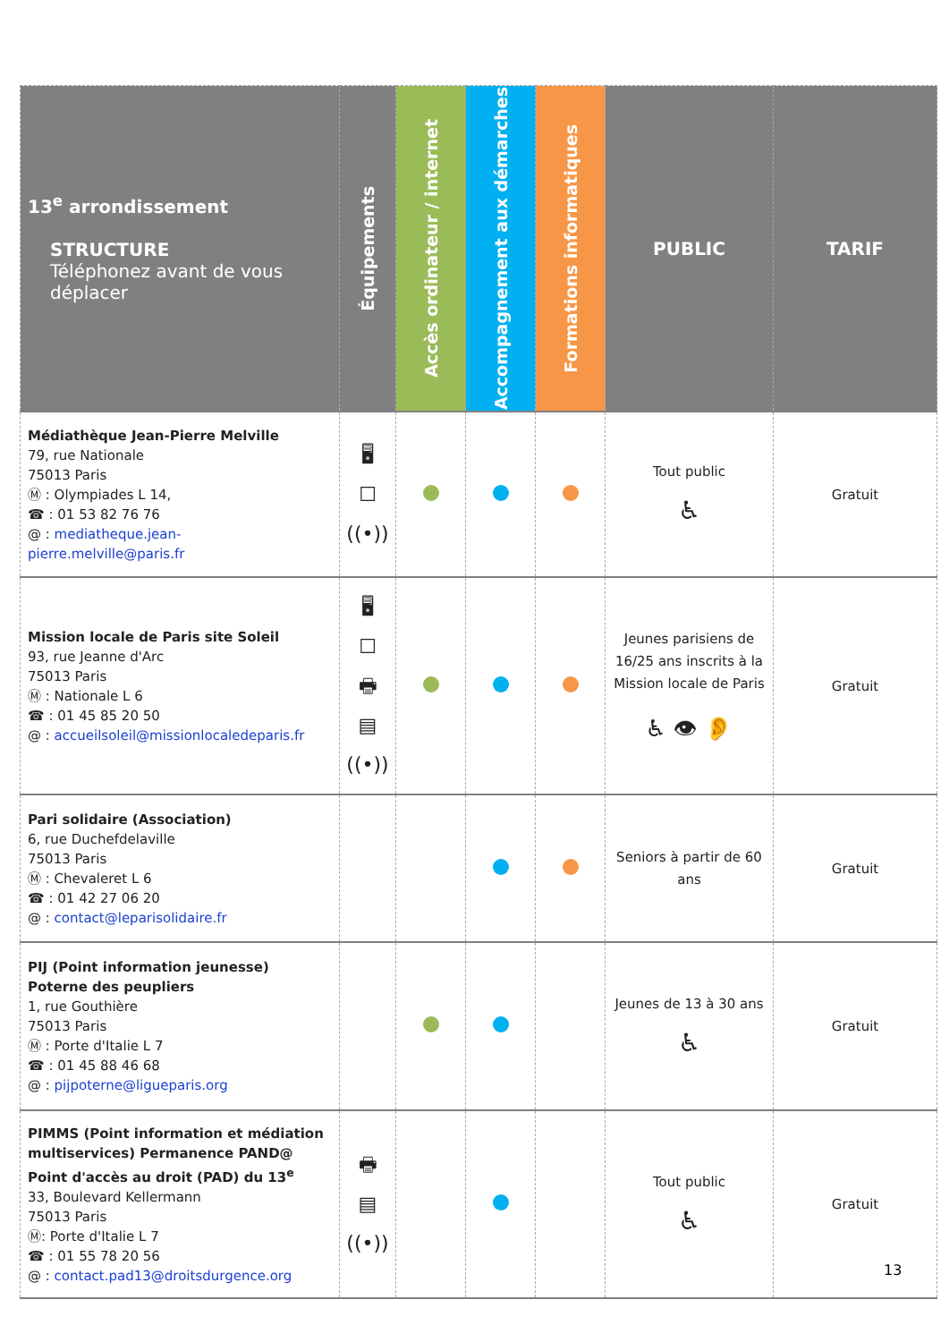| 13<sup>e</sup> arrondissement STRUCTURE Téléphonez avant de vous déplacer | Équipements | Accès ordinateur / internet | Accompagnement aux démarches | Formations informatiques | PUBLIC | TARIF |
| --- | --- | --- | --- | --- | --- | --- |
| Médiathèque Jean-Pierre Melville 79, rue Nationale 75013 Paris Ⓜ : Olympiades L 14, ☎ : 01 53 82 76 76 @ : mediatheque.jean-pierre.melville@paris.fr | 🖥 ☐ ((•)) | | | | Tout public ♿ | Gratuit |
| Mission locale de Paris site Soleil 93, rue Jeanne d'Arc 75013 Paris Ⓜ : Nationale L 6 ☎ : 01 45 85 20 50 @ : accueilsoleil@missionlocaledeparis.fr | 🖥 ☐ 🖶 ▤ ((•)) | | | | Jeunes parisiens de 16/25 ans inscrits à la Mission locale de Paris ♿ 👁 👂 | Gratuit |
| Pari solidaire (Association) 6, rue Duchefdelaville 75013 Paris Ⓜ : Chevaleret L 6 ☎ : 01 42 27 06 20 @ : contact@leparisolidaire.fr | | | | | Seniors à partir de 60 ans | Gratuit |
| PIJ (Point information jeunesse) Poterne des peupliers 1, rue Gouthière 75013 Paris Ⓜ : Porte d'Italie L 7 ☎ : 01 45 88 46 68 @ : pijpoterne@ligueparis.org | | | | | Jeunes de 13 à 30 ans ♿ | Gratuit |
| PIMMS (Point information et médiation multiservices) Permanence PAND@ Point d'accès au droit (PAD) du 13<sup>e</sup> 33, Boulevard Kellermann 75013 Paris Ⓜ: Porte d'Italie L 7 ☎ : 01 55 78 20 56 @ : contact.pad13@droitsdurgence.org | 🖶 ▤ ((•)) | | | | Tout public ♿ | Gratuit |
13